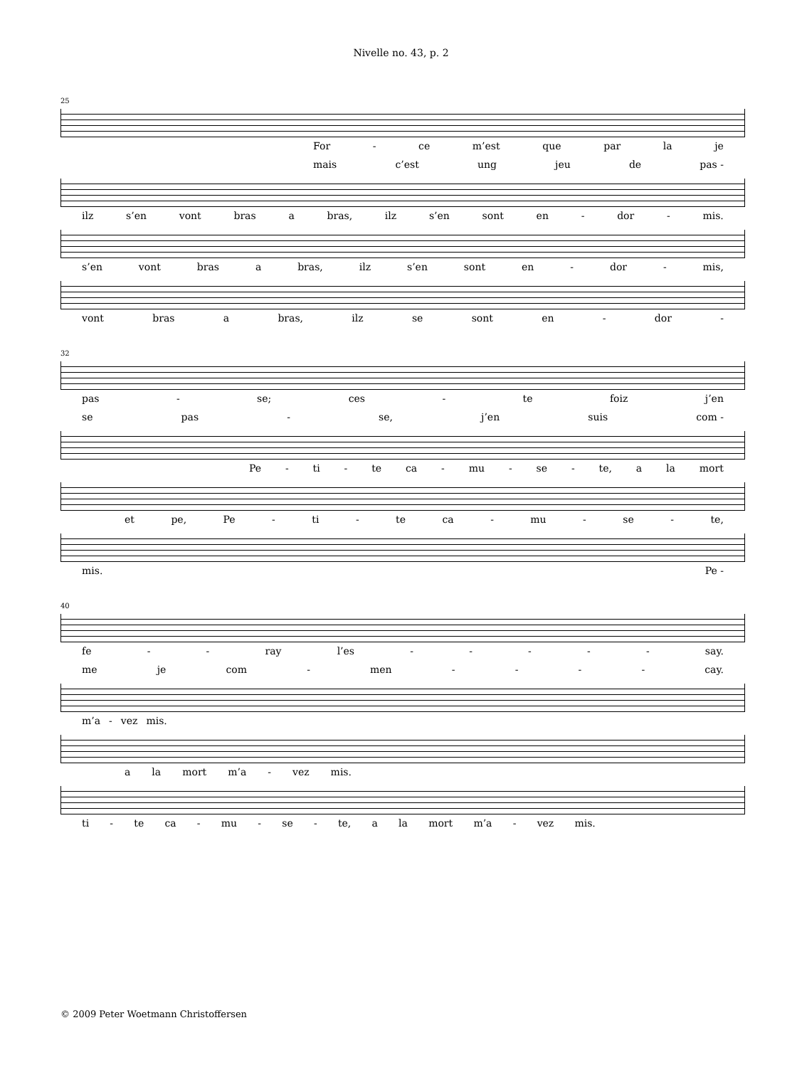Nivelle no. 43, p. 2
25
For - ce m’est que par la je
mais c’est ung jeu de pas -
ilz s’en vont bras a bras, ilz s’en sont en - dor - mis.
s’en vont bras a bras, ilz s’en sont en - dor - mis,
vont bras a bras, ilz se sont en - dor -
32
pas - se; ces - te foiz j’en
se pas - se, j’en suis com -
Pe - ti - te ca - mu - se - te, a la mort
et pe, Pe - ti - te ca - mu - se - te,
mis. Pe -
40
fe - - ray l’es - - - - - say.
me je com - men - - - - cay.
m’a - vez mis.
a la mort m’a - vez mis.
ti - te ca - mu - se - te, a la mort m’a - vez mis.
© 2009 Peter Woetmann Christoffersen